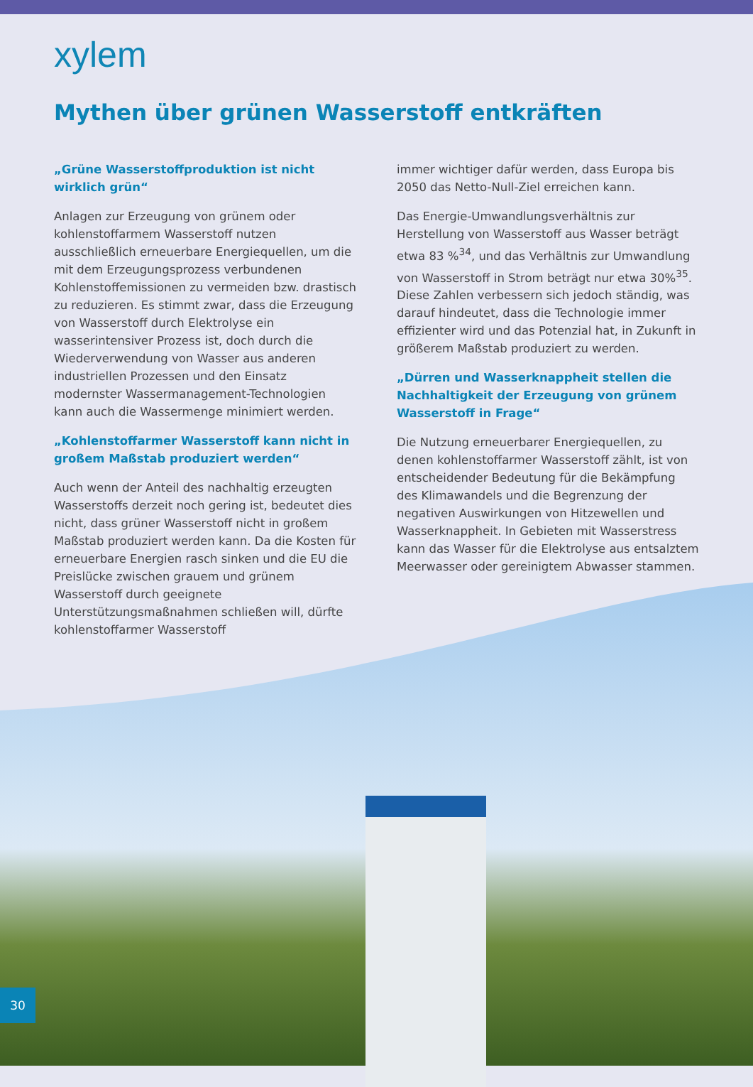xylem
Mythen über grünen Wasserstoff entkräften
„Grüne Wasserstoffproduktion ist nicht wirklich grün“
Anlagen zur Erzeugung von grünem oder kohlenstoffarmem Wasserstoff nutzen ausschließlich erneuerbare Energiequellen, um die mit dem Erzeugungsprozess verbundenen Kohlenstoffemissionen zu vermeiden bzw. drastisch zu reduzieren. Es stimmt zwar, dass die Erzeugung von Wasserstoff durch Elektrolyse ein wasserintensiver Prozess ist, doch durch die Wiederverwendung von Wasser aus anderen industriellen Prozessen und den Einsatz modernster Wassermanagement-Technologien kann auch die Wassermenge minimiert werden.
„Kohlenstoffarmer Wasserstoff kann nicht in großem Maßstab produziert werden“
Auch wenn der Anteil des nachhaltig erzeugten Wasserstoffs derzeit noch gering ist, bedeutet dies nicht, dass grüner Wasserstoff nicht in großem Maßstab produziert werden kann. Da die Kosten für erneuerbare Energien rasch sinken und die EU die Preislücke zwischen grauem und grünem Wasserstoff durch geeignete Unterstützungsmaßnahmen schließen will, dürfte kohlenstoffarmer Wasserstoff
immer wichtiger dafür werden, dass Europa bis 2050 das Netto-Null-Ziel erreichen kann.
Das Energie-Umwandlungsverhältnis zur Herstellung von Wasserstoff aus Wasser beträgt etwa 83 %<sup>34</sup>, und das Verhältnis zur Umwandlung von Wasserstoff in Strom beträgt nur etwa 30%<sup>35</sup>. Diese Zahlen verbessern sich jedoch ständig, was darauf hindeutet, dass die Technologie immer effizienter wird und das Potenzial hat, in Zukunft in größerem Maßstab produziert zu werden.
„Dürren und Wasserknappheit stellen die Nachhaltigkeit der Erzeugung von grünem Wasserstoff in Frage“
Die Nutzung erneuerbarer Energiequellen, zu denen kohlenstoffarmer Wasserstoff zählt, ist von entscheidender Bedeutung für die Bekämpfung des Klimawandels und die Begrenzung der negativen Auswirkungen von Hitzewellen und Wasserknappheit. In Gebieten mit Wasserstress kann das Wasser für die Elektrolyse aus entsalztem Meerwasser oder gereinigtem Abwasser stammen.
30